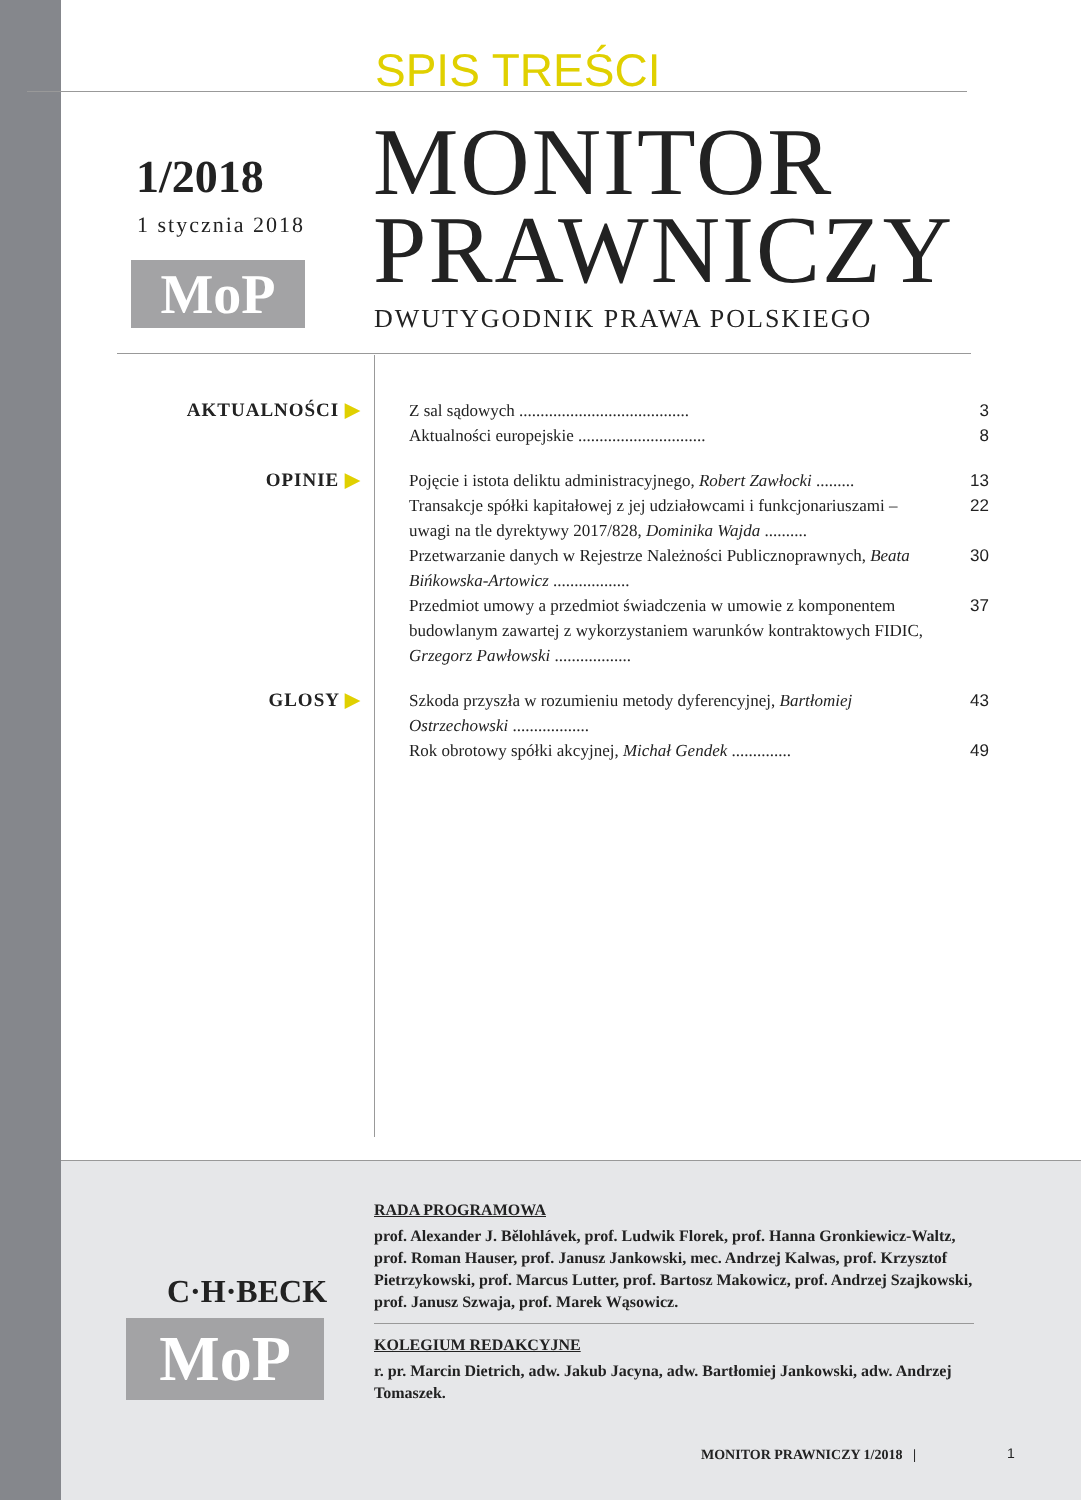SPIS TREŚCI
1/2018
1 stycznia 2018
MoP
MONITOR
PRAWNICZY
DWUTYGODNIK PRAWA POLSKIEGO
AKTUALNOŚCI ▶
Z sal sądowych ........................................
3
Aktualności europejskie ..............................
8
OPINIE ▶
Pojęcie i istota deliktu administracyjnego, Robert Zawłocki .........
13
Transakcje spółki kapitałowej z jej udziałowcami i funkcjonariuszami – uwagi na tle dyrektywy 2017/828, Dominika Wajda ..........
22
Przetwarzanie danych w Rejestrze Należności Publicznoprawnych, Beata Bińkowska-Artowicz ..................
30
Przedmiot umowy a przedmiot świadczenia w umowie z komponentem budowlanym zawartej z wykorzystaniem warunków kontraktowych FIDIC, Grzegorz Pawłowski ..................
37
GLOSY ▶
Szkoda przyszła w rozumieniu metody dyferencyjnej, Bartłomiej Ostrzechowski ..................
43
Rok obrotowy spółki akcyjnej, Michał Gendek ..............
49
C·H·BECK
MoP
RADA PROGRAMOWA
prof. Alexander J. Bělohlávek, prof. Ludwik Florek, prof. Hanna Gronkiewicz-Waltz, prof. Roman Hauser, prof. Janusz Jankowski, mec. Andrzej Kalwas, prof. Krzysztof Pietrzykowski, prof. Marcus Lutter, prof. Bartosz Makowicz, prof. Andrzej Szajkowski, prof. Janusz Szwaja, prof. Marek Wąsowicz.
KOLEGIUM REDAKCYJNE
r. pr. Marcin Dietrich, adw. Jakub Jacyna, adw. Bartłomiej Jankowski, adw. Andrzej Tomaszek.
MONITOR PRAWNICZY 1/2018 | 1